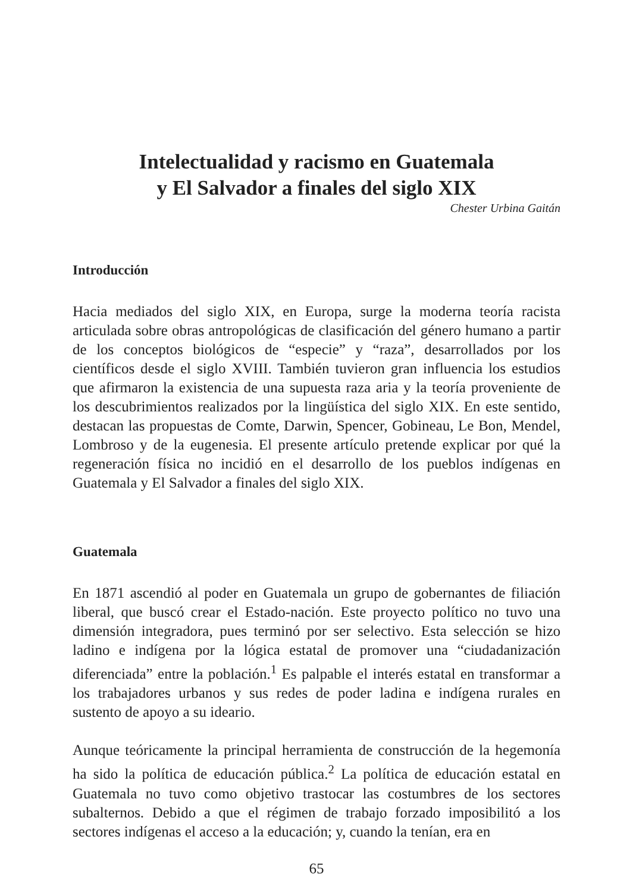Intelectualidad y racismo en Guatemala
y El Salvador a finales del siglo XIX
Chester Urbina Gaitán
Introducción
Hacia mediados del siglo XIX, en Europa, surge la moderna teoría racista articulada sobre obras antropológicas de clasificación del género humano a partir de los conceptos biológicos de “especie” y “raza”, desarrollados por los científicos desde el siglo XVIII. También tuvieron gran influencia los estudios que afirmaron la existencia de una supuesta raza aria y la teoría proveniente de los descubrimientos realizados por la lingüística del siglo XIX. En este sentido, destacan las propuestas de Comte, Darwin, Spencer, Gobineau, Le Bon, Mendel, Lombroso y de la eugenesia. El presente artículo pretende explicar por qué la regeneración física no incidió en el desarrollo de los pueblos indígenas en Guatemala y El Salvador a finales del siglo XIX.
Guatemala
En 1871 ascendió al poder en Guatemala un grupo de gobernantes de filiación liberal, que buscó crear el Estado-nación. Este proyecto político no tuvo una dimensión integradora, pues terminó por ser selectivo. Esta selección se hizo ladino e indígena por la lógica estatal de promover una “ciudadanización diferenciada” entre la población.<sup>1</sup> Es palpable el interés estatal en transformar a los trabajadores urbanos y sus redes de poder ladina e indígena rurales en sustento de apoyo a su ideario.
Aunque teóricamente la principal herramienta de construcción de la hegemonía ha sido la política de educación pública.<sup>2</sup> La política de educación estatal en Guatemala no tuvo como objetivo trastocar las costumbres de los sectores subalternos. Debido a que el régimen de trabajo forzado imposibilitó a los sectores indígenas el acceso a la educación; y, cuando la tenían, era en
65